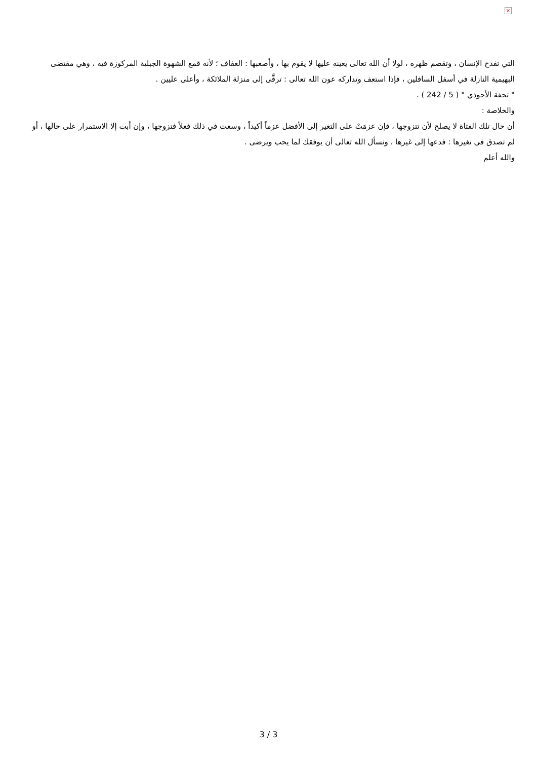×
التي تفدح الإنسان ، وتقصم ظهره ، لولا أن الله تعالى يعينه عليها لا يقوم بها ، وأصعبها : العفاف ؛ لأنه قمع الشهوة الجبلية المركوزة فيه ، وهي مقتضى البهيمية النازلة في أسفل السافلين ، فإذا استعف وتداركه عون الله تعالى : ترقَّى إلى منزلة الملائكة ، وأعلى عليين .
" تحفة الأحوذي " ( 5 / 242 ) .
والخلاصة :
أن حال تلك الفتاة لا يصلح لأن تتزوجها ، فإن عزمَتْ على التغير إلى الأفضل عزماً أكيداً ، وسعت في ذلك فعلاً فتزوجها ، وإن أبت إلا الاستمرار على حالها ، أو لم تصدق في تغيرها : فدعها إلى غيرها ، ونسأل الله تعالى أن يوفقك لما يحب ويرضى .
والله أعلم
3 / 3